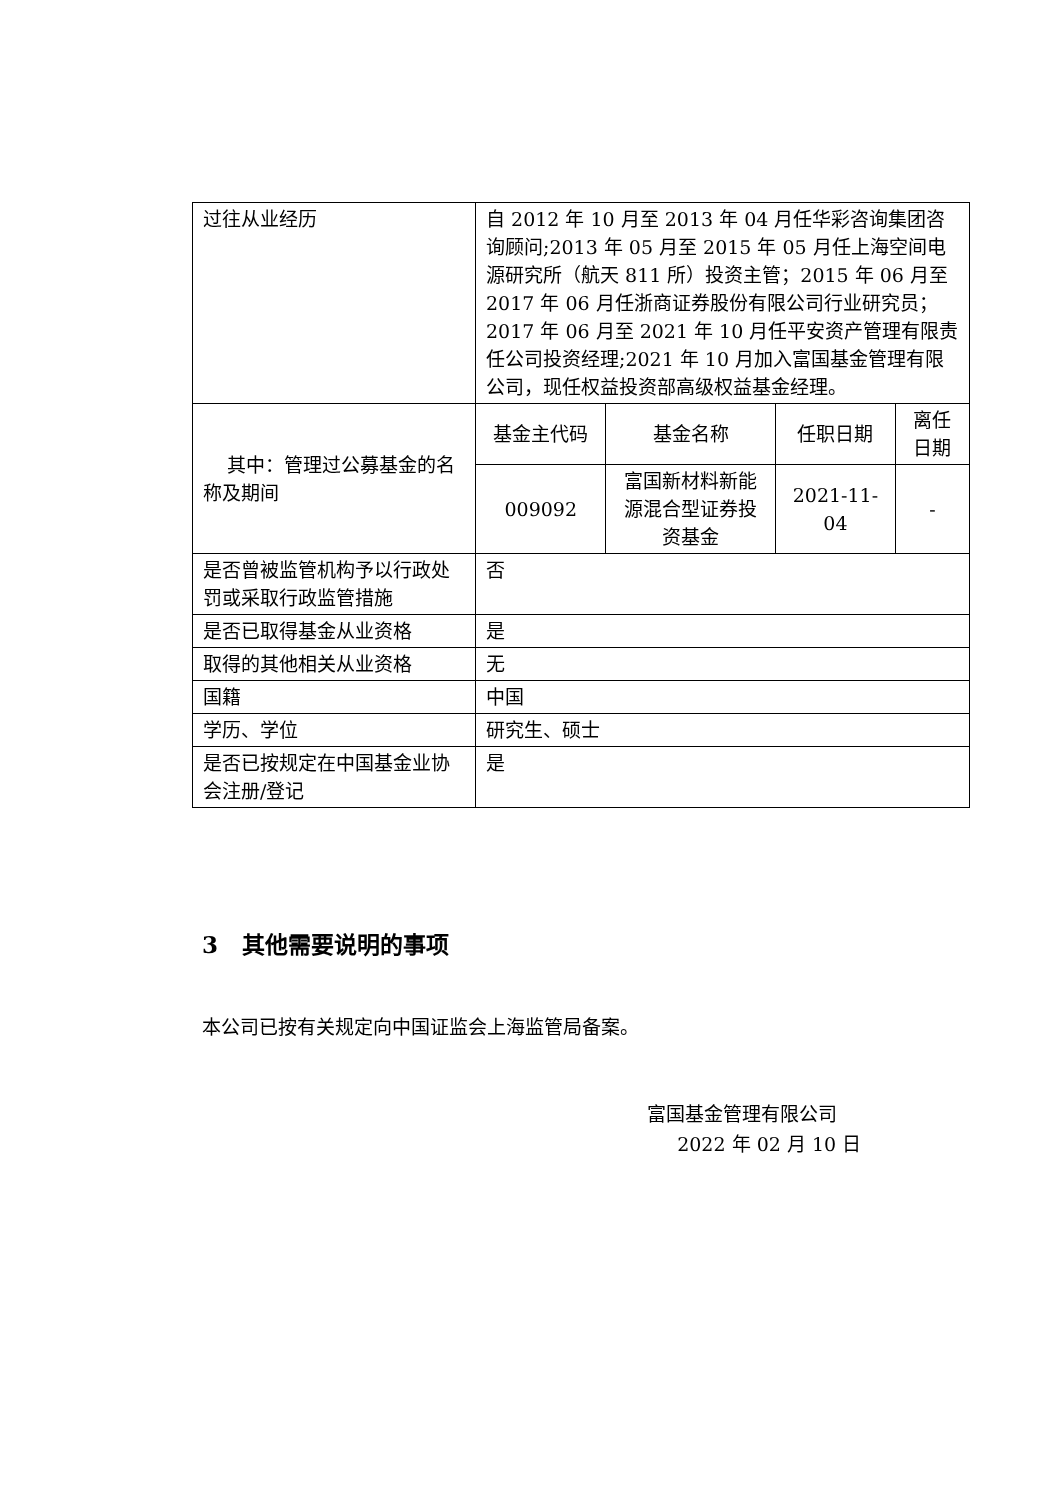| 过往从业经历 | 自 2012 年 10 月至 2013 年 04 月任华彩咨询集团咨询顾问;2013 年 05 月至 2015 年 05 月任上海空间电源研究所（航天 811 所）投资主管；2015 年 06 月至 2017 年 06 月任浙商证券股份有限公司行业研究员；2017 年 06 月至 2021 年 10 月任平安资产管理有限责任公司投资经理;2021 年 10 月加入富国基金管理有限公司，现任权益投资部高级权益基金经理。 | | | |
| 其中：管理过公募基金的名称及期间 | 基金主代码 | 基金名称 | 任职日期 | 离任日期 |
| | 009092 | 富国新材料新能源混合型证券投资基金 | 2021-11-04 | - |
| 是否曾被监管机构予以行政处罚或采取行政监管措施 | 否 | | | |
| 是否已取得基金从业资格 | 是 | | | |
| 取得的其他相关从业资格 | 无 | | | |
| 国籍 | 中国 | | | |
| 学历、学位 | 研究生、硕士 | | | |
| 是否已按规定在中国基金业协会注册/登记 | 是 | | | |
3 其他需要说明的事项
本公司已按有关规定向中国证监会上海监管局备案。
富国基金管理有限公司
2022 年 02 月 10 日